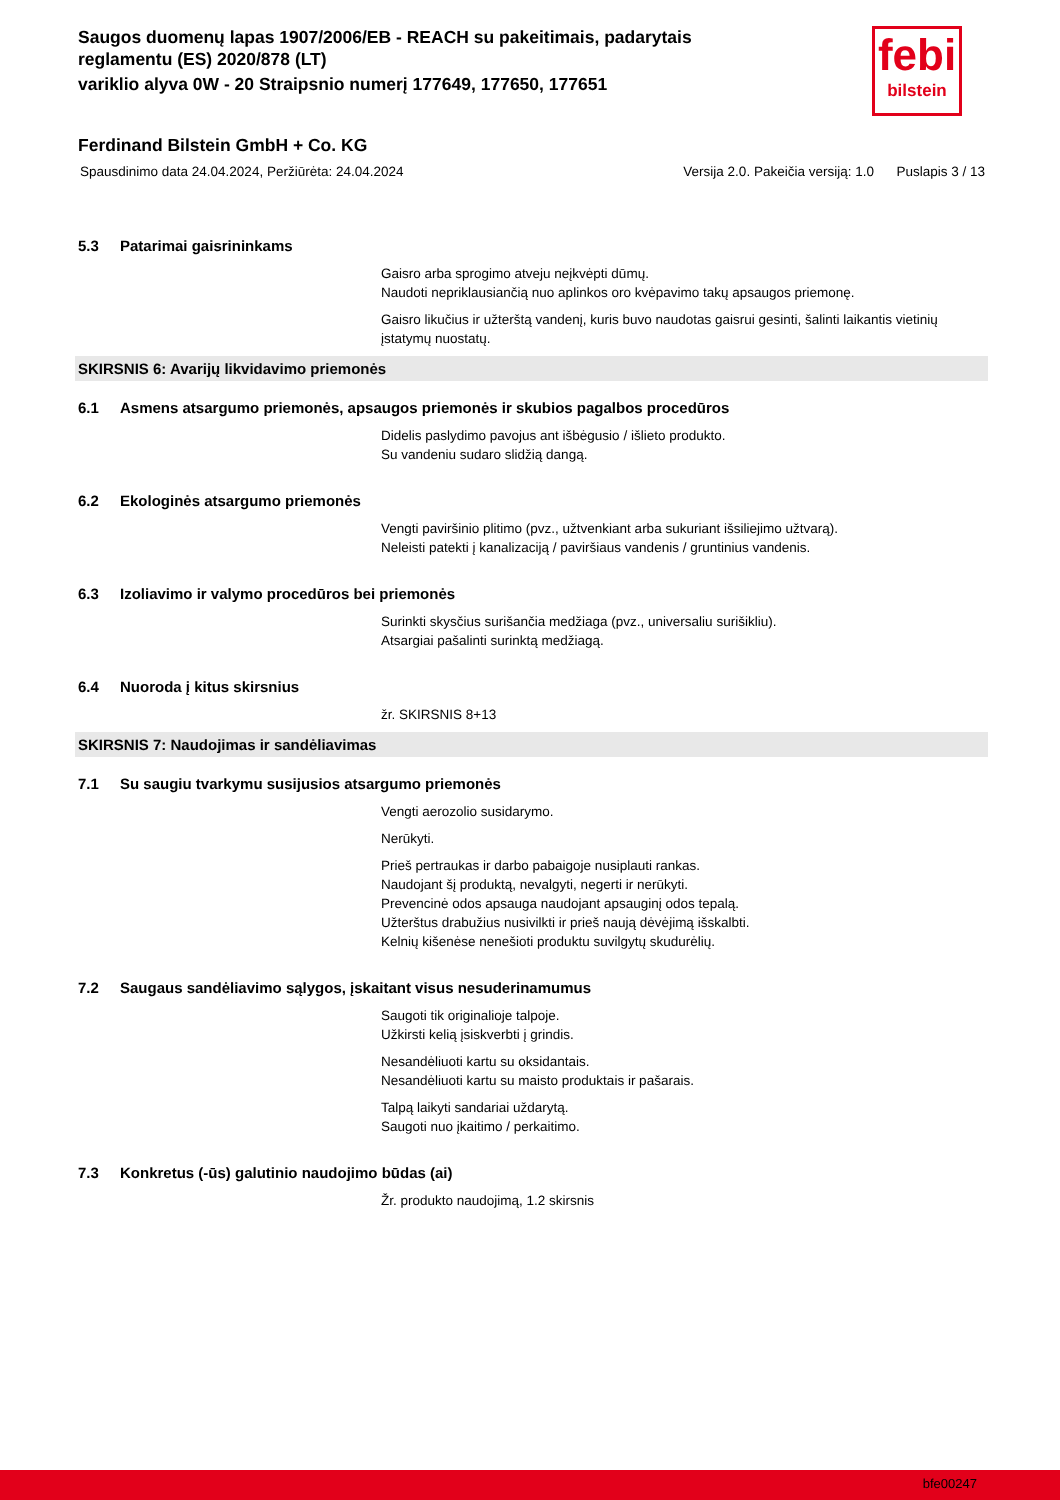febi
bilstein
Saugos duomenų lapas 1907/2006/EB - REACH su pakeitimais, padarytais reglamentu (ES) 2020/878 (LT)
variklio alyva 0W - 20 Straipsnio numerį 177649, 177650, 177651
Ferdinand Bilstein GmbH + Co. KG
Spausdinimo data 24.04.2024, Peržiūrėta: 24.04.2024 Versija 2.0. Pakeičia versiją: 1.0 Puslapis 3 / 13
5.3 Patarimai gaisrininkams
Gaisro arba sprogimo atveju neįkvėpti dūmų.
Naudoti nepriklausiančią nuo aplinkos oro kvėpavimo takų apsaugos priemonę.
Gaisro likučius ir užterštą vandenį, kuris buvo naudotas gaisrui gesinti, šalinti laikantis vietinių įstatymų nuostatų.
SKIRSNIS 6: Avarijų likvidavimo priemonės
6.1 Asmens atsargumo priemonės, apsaugos priemonės ir skubios pagalbos procedūros
Didelis paslydimo pavojus ant išbėgusio / išlieto produkto.
Su vandeniu sudaro slidžią dangą.
6.2 Ekologinės atsargumo priemonės
Vengti paviršinio plitimo (pvz., užtvenkiant arba sukuriant išsiliejimo užtvarą).
Neleisti patekti į kanalizaciją / paviršiaus vandenis / gruntinius vandenis.
6.3 Izoliavimo ir valymo procedūros bei priemonės
Surinkti skysčius surišančia medžiaga (pvz., universaliu surišikliu).
Atsargiai pašalinti surinktą medžiagą.
6.4 Nuoroda į kitus skirsnius
žr. SKIRSNIS 8+13
SKIRSNIS 7: Naudojimas ir sandėliavimas
7.1 Su saugiu tvarkymu susijusios atsargumo priemonės
Vengti aerozolio susidarymo.
Nerūkyti.
Prieš pertraukas ir darbo pabaigoje nusiplauti rankas.
Naudojant šį produktą, nevalgyti, negerti ir nerūkyti.
Prevencinė odos apsauga naudojant apsauginį odos tepalą.
Užterštus drabužius nusivilkti ir prieš naują dėvėjimą išskalbti.
Kelnių kišenėse nenešioti produktu suvilgytų skudurėlių.
7.2 Saugaus sandėliavimo sąlygos, įskaitant visus nesuderinamumus
Saugoti tik originalioje talpoje.
Užkirsti kelią įsiskverbti į grindis.
Nesandėliuoti kartu su oksidantais.
Nesandėliuoti kartu su maisto produktais ir pašarais.
Talpą laikyti sandariai uždarytą.
Saugoti nuo įkaitimo / perkaitimo.
7.3 Konkretus (-ūs) galutinio naudojimo būdas (ai)
Žr. produkto naudojimą, 1.2 skirsnis
bfe00247